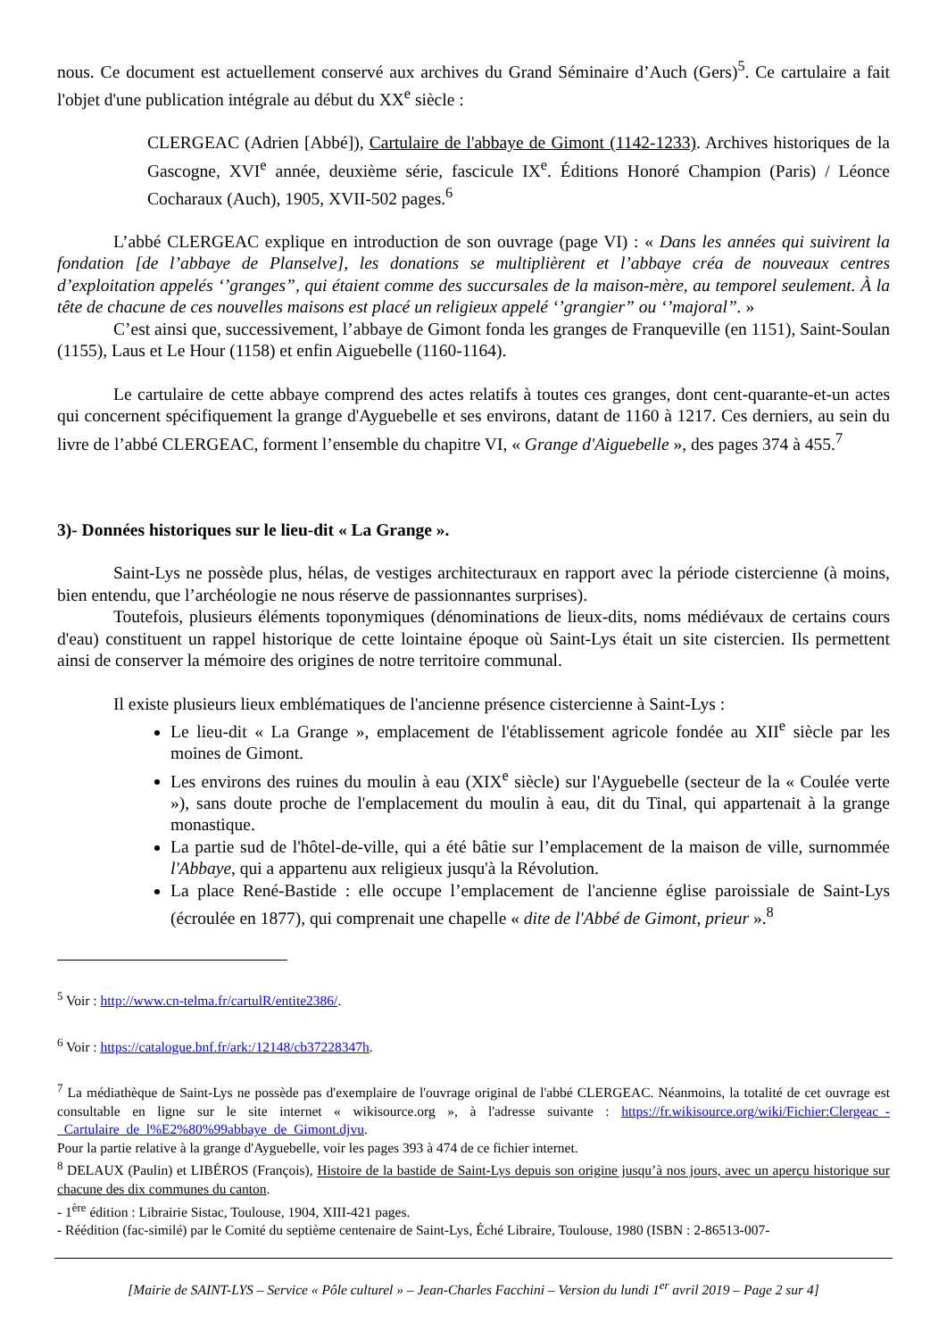nous. Ce document est actuellement conservé aux archives du Grand Séminaire d’Auch (Gers)<sup>5</sup>. Ce cartulaire a fait l'objet d'une publication intégrale au début du XX<sup>e</sup> siècle :
CLERGEAC (Adrien [Abbé]), Cartulaire de l'abbaye de Gimont (1142-1233). Archives historiques de la Gascogne, XVI<sup>e</sup> année, deuxième série, fascicule IX<sup>e</sup>. Éditions Honoré Champion (Paris) / Léonce Cocharaux (Auch), 1905, XVII-502 pages.<sup>6</sup>
L’abbé CLERGEAC explique en introduction de son ouvrage (page VI) : « Dans les années qui suivirent la fondation [de l’abbaye de Planselve], les donations se multiplièrent et l’abbaye créa de nouveaux centres d’exploitation appelés ‘’granges”, qui étaient comme des succursales de la maison-mère, au temporel seulement. À la tête de chacune de ces nouvelles maisons est placé un religieux appelé ‘’grangier” ou ‘’majoral”. »
C’est ainsi que, successivement, l’abbaye de Gimont fonda les granges de Franqueville (en 1151), Saint-Soulan (1155), Laus et Le Hour (1158) et enfin Aiguebelle (1160-1164).
Le cartulaire de cette abbaye comprend des actes relatifs à toutes ces granges, dont cent-quarante-et-un actes qui concernent spécifiquement la grange d'Ayguebelle et ses environs, datant de 1160 à 1217. Ces derniers, au sein du livre de l’abbé CLERGEAC, forment l’ensemble du chapitre VI, « Grange d'Aiguebelle », des pages 374 à 455.<sup>7</sup>
3)- Données historiques sur le lieu-dit « La Grange ».
Saint-Lys ne possède plus, hélas, de vestiges architecturaux en rapport avec la période cistercienne (à moins, bien entendu, que l’archéologie ne nous réserve de passionnantes surprises).
Toutefois, plusieurs éléments toponymiques (dénominations de lieux-dits, noms médiévaux de certains cours d'eau) constituent un rappel historique de cette lointaine époque où Saint-Lys était un site cistercien. Ils permettent ainsi de conserver la mémoire des origines de notre territoire communal.
Il existe plusieurs lieux emblématiques de l'ancienne présence cistercienne à Saint-Lys :
Le lieu-dit « La Grange », emplacement de l'établissement agricole fondée au XII<sup>e</sup> siècle par les moines de Gimont.
Les environs des ruines du moulin à eau (XIX<sup>e</sup> siècle) sur l'Ayguebelle (secteur de la « Coulée verte »), sans doute proche de l'emplacement du moulin à eau, dit du Tinal, qui appartenait à la grange monastique.
La partie sud de l'hôtel-de-ville, qui a été bâtie sur l’emplacement de la maison de ville, surnommée l'Abbaye, qui a appartenu aux religieux jusqu'à la Révolution.
La place René-Bastide : elle occupe l’emplacement de l'ancienne église paroissiale de Saint-Lys (écroulée en 1877), qui comprenait une chapelle « dite de l'Abbé de Gimont, prieur ».<sup>8</sup>
<sup>5</sup> Voir : http://www.cn-telma.fr/cartulR/entite2386/.
<sup>6</sup> Voir : https://catalogue.bnf.fr/ark:/12148/cb37228347h.
<sup>7</sup> La médiathèque de Saint-Lys ne possède pas d'exemplaire de l'ouvrage original de l'abbé CLERGEAC. Néanmoins, la totalité de cet ouvrage est consultable en ligne sur le site internet « wikisource.org », à l'adresse suivante : https://fr.wikisource.org/wiki/Fichier:Clergeac_-_Cartulaire_de_l%E2%80%99abbaye_de_Gimont.djvu.
Pour la partie relative à la grange d'Ayguebelle, voir les pages 393 à 474 de ce fichier internet.
<sup>8</sup> DELAUX (Paulin) et LIBÉROS (François), Histoire de la bastide de Saint-Lys depuis son origine jusqu’à nos jours, avec un aperçu historique sur chacune des dix communes du canton.
- 1<sup>ère</sup> édition : Librairie Sistac, Toulouse, 1904, XIII-421 pages.
- Réédition (fac-similé) par le Comité du septième centenaire de Saint-Lys, Éché Libraire, Toulouse, 1980 (ISBN : 2-86513-007-
[Mairie de SAINT-LYS – Service « Pôle culturel » – Jean-Charles Facchini – Version du lundi 1<sup>er</sup> avril 2019 – Page 2 sur 4]